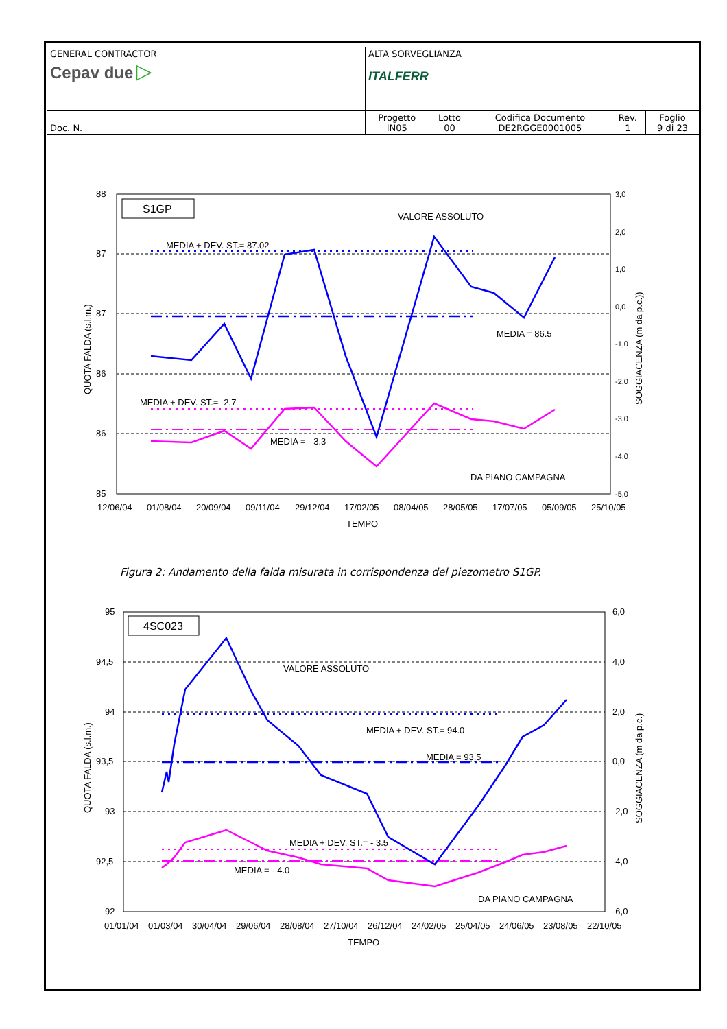| GENERAL CONTRACTOR Cepav due ▷ | ALTA SORVEGLIANZA ITALFERR | | | | |
| Doc. N. | Progetto IN05 | Lotto 00 | Codifica Documento DE2RGGE0001005 | Rev. 1 | Foglio 9 di 23 |
S1GP
VALORE ASSOLUTO
MEDIA + DEV. ST.= 87.02
MEDIA = 86.5
MEDIA + DEV. ST.= -2,7
MEDIA = - 3.3
DA PIANO CAMPAGNA
88
87
87
86
86
85
3,0
2,0
1,0
0,0
-1,0
-2,0
-3,0
-4,0
-5,0
12/06/04 01/08/04 20/09/04 09/11/04 29/12/04 17/02/05 08/04/05 28/05/05 17/07/05 05/09/05 25/10/05
TEMPO
QUOTA FALDA (s.l.m.)
SOGGIACENZA (m da p.c.))
Figura 2: Andamento della falda misurata in corrispondenza del piezometro S1GP.
4SC023
VALORE ASSOLUTO
MEDIA + DEV. ST.= 94.0
MEDIA = 93.5
MEDIA + DEV. ST.= - 3.5
MEDIA = - 4.0
DA PIANO CAMPAGNA
95
94,5
94
93,5
93
92,5
92
6,0
4,0
2,0
0,0
-2,0
-4,0
-6,0
01/01/04 01/03/04 30/04/04 29/06/04 28/08/04 27/10/04 26/12/04 24/02/05 25/04/05 24/06/05 23/08/05 22/10/05
TEMPO
QUOTA FALDA (s.l.m.)
SOGGIACENZA (m da p.c.)